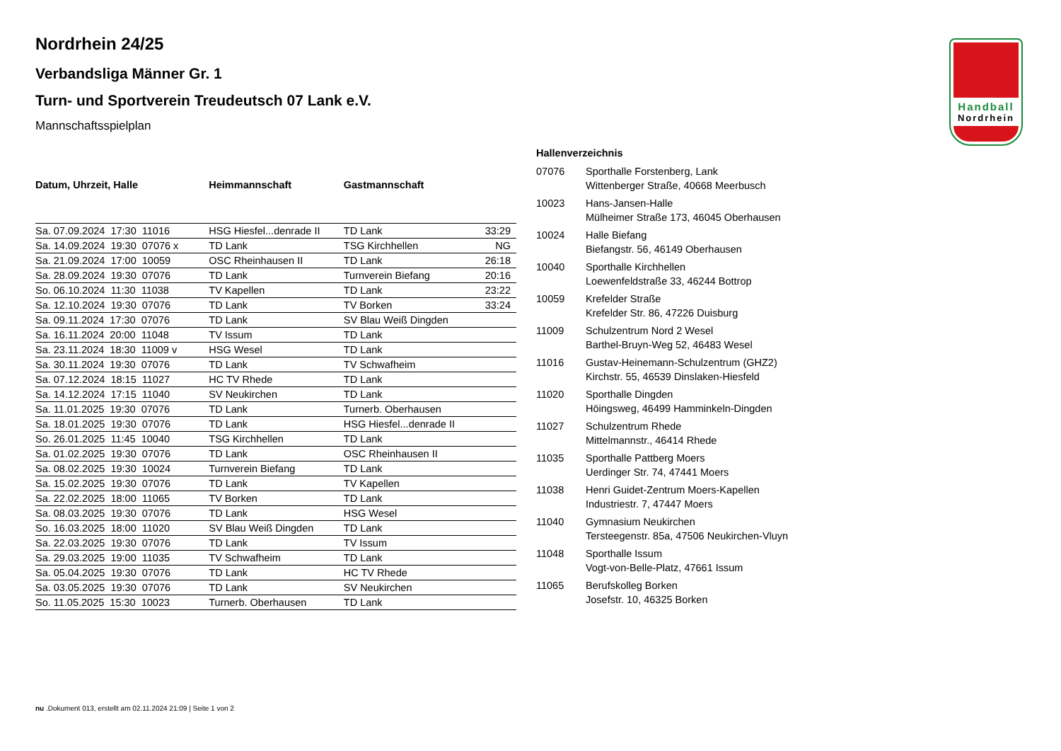Handball
Nordrhein
Nordrhein 24/25
Verbandsliga Männer Gr. 1
Turn- und Sportverein Treudeutsch 07 Lank e.V.
Mannschaftsspielplan
| Datum, Uhrzeit, Halle | Heimmannschaft | Gastmannschaft | |
| --- | --- | --- | --- |
| Sa. 07.09.2024 17:30 11016 | HSG Hiesfel...denrade II | TD Lank | 33:29 |
| Sa. 14.09.2024 19:30 07076 x | TD Lank | TSG Kirchhellen | NG |
| Sa. 21.09.2024 17:00 10059 | OSC Rheinhausen II | TD Lank | 26:18 |
| Sa. 28.09.2024 19:30 07076 | TD Lank | Turnverein Biefang | 20:16 |
| So. 06.10.2024 11:30 11038 | TV Kapellen | TD Lank | 23:22 |
| Sa. 12.10.2024 19:30 07076 | TD Lank | TV Borken | 33:24 |
| Sa. 09.11.2024 17:30 07076 | TD Lank | SV Blau Weiß Dingden | |
| Sa. 16.11.2024 20:00 11048 | TV Issum | TD Lank | |
| Sa. 23.11.2024 18:30 11009 v | HSG Wesel | TD Lank | |
| Sa. 30.11.2024 19:30 07076 | TD Lank | TV Schwafheim | |
| Sa. 07.12.2024 18:15 11027 | HC TV Rhede | TD Lank | |
| Sa. 14.12.2024 17:15 11040 | SV Neukirchen | TD Lank | |
| Sa. 11.01.2025 19:30 07076 | TD Lank | Turnerb. Oberhausen | |
| Sa. 18.01.2025 19:30 07076 | TD Lank | HSG Hiesfel...denrade II | |
| So. 26.01.2025 11:45 10040 | TSG Kirchhellen | TD Lank | |
| Sa. 01.02.2025 19:30 07076 | TD Lank | OSC Rheinhausen II | |
| Sa. 08.02.2025 19:30 10024 | Turnverein Biefang | TD Lank | |
| Sa. 15.02.2025 19:30 07076 | TD Lank | TV Kapellen | |
| Sa. 22.02.2025 18:00 11065 | TV Borken | TD Lank | |
| Sa. 08.03.2025 19:30 07076 | TD Lank | HSG Wesel | |
| So. 16.03.2025 18:00 11020 | SV Blau Weiß Dingden | TD Lank | |
| Sa. 22.03.2025 19:30 07076 | TD Lank | TV Issum | |
| Sa. 29.03.2025 19:00 11035 | TV Schwafheim | TD Lank | |
| Sa. 05.04.2025 19:30 07076 | TD Lank | HC TV Rhede | |
| Sa. 03.05.2025 19:30 07076 | TD Lank | SV Neukirchen | |
| So. 11.05.2025 15:30 10023 | Turnerb. Oberhausen | TD Lank | |
Hallenverzeichnis
| 07076 | Sporthalle Forstenberg, Lank Wittenberger Straße, 40668 Meerbusch |
| 10023 | Hans-Jansen-Halle Mülheimer Straße 173, 46045 Oberhausen |
| 10024 | Halle Biefang Biefangstr. 56, 46149 Oberhausen |
| 10040 | Sporthalle Kirchhellen Loewenfeldstraße 33, 46244 Bottrop |
| 10059 | Krefelder Straße Krefelder Str. 86, 47226 Duisburg |
| 11009 | Schulzentrum Nord 2 Wesel Barthel-Bruyn-Weg 52, 46483 Wesel |
| 11016 | Gustav-Heinemann-Schulzentrum (GHZ2) Kirchstr. 55, 46539 Dinslaken-Hiesfeld |
| 11020 | Sporthalle Dingden Höingsweg, 46499 Hamminkeln-Dingden |
| 11027 | Schulzentrum Rhede Mittelmannstr., 46414 Rhede |
| 11035 | Sporthalle Pattberg Moers Uerdinger Str. 74, 47441 Moers |
| 11038 | Henri Guidet-Zentrum Moers-Kapellen Industriestr. 7, 47447 Moers |
| 11040 | Gymnasium Neukirchen Tersteegenstr. 85a, 47506 Neukirchen-Vluyn |
| 11048 | Sporthalle Issum Vogt-von-Belle-Platz, 47661 Issum |
| 11065 | Berufskolleg Borken Josefstr. 10, 46325 Borken |
nu .Dokument 013, erstellt am 02.11.2024 21:09 | Seite 1 von 2